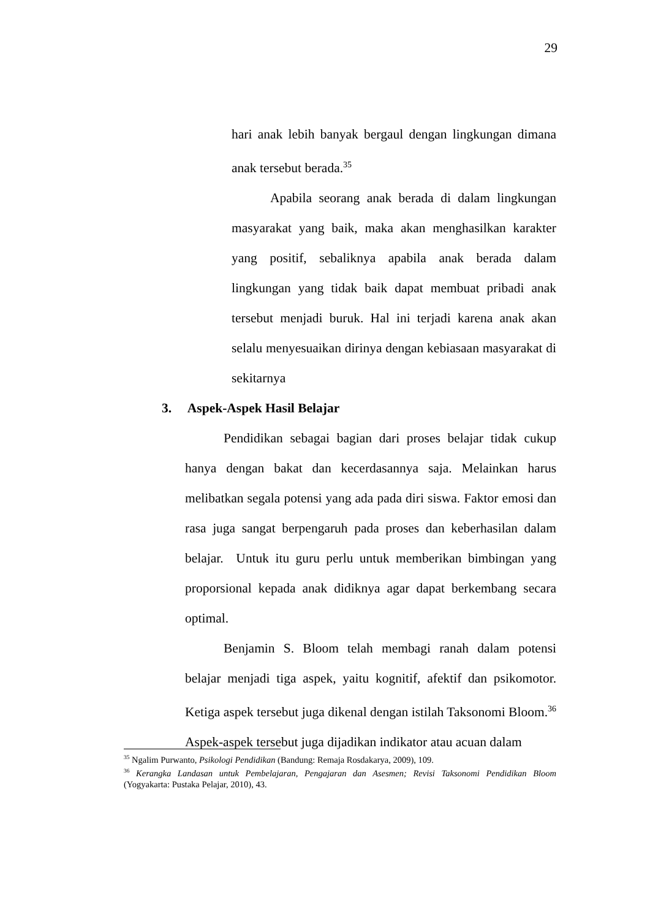29
hari anak lebih banyak bergaul dengan lingkungan dimana anak tersebut berada.<sup>35</sup>
Apabila seorang anak berada di dalam lingkungan masyarakat yang baik, maka akan menghasilkan karakter yang positif, sebaliknya apabila anak berada dalam lingkungan yang tidak baik dapat membuat pribadi anak tersebut menjadi buruk. Hal ini terjadi karena anak akan selalu menyesuaikan dirinya dengan kebiasaan masyarakat di sekitarnya
3. Aspek-Aspek Hasil Belajar
Pendidikan sebagai bagian dari proses belajar tidak cukup hanya dengan bakat dan kecerdasannya saja. Melainkan harus melibatkan segala potensi yang ada pada diri siswa. Faktor emosi dan rasa juga sangat berpengaruh pada proses dan keberhasilan dalam belajar. Untuk itu guru perlu untuk memberikan bimbingan yang proporsional kepada anak didiknya agar dapat berkembang secara optimal.
Benjamin S. Bloom telah membagi ranah dalam potensi belajar menjadi tiga aspek, yaitu kognitif, afektif dan psikomotor. Ketiga aspek tersebut juga dikenal dengan istilah Taksonomi Bloom.<sup>36</sup> Aspek-aspek tersebut juga dijadikan indikator atau acuan dalam
<sup>35</sup> Ngalim Purwanto, Psikologi Pendidikan (Bandung: Remaja Rosdakarya, 2009), 109.
<sup>36</sup> Kerangka Landasan untuk Pembelajaran, Pengajaran dan Asesmen; Revisi Taksonomi Pendidikan Bloom (Yogyakarta: Pustaka Pelajar, 2010), 43.